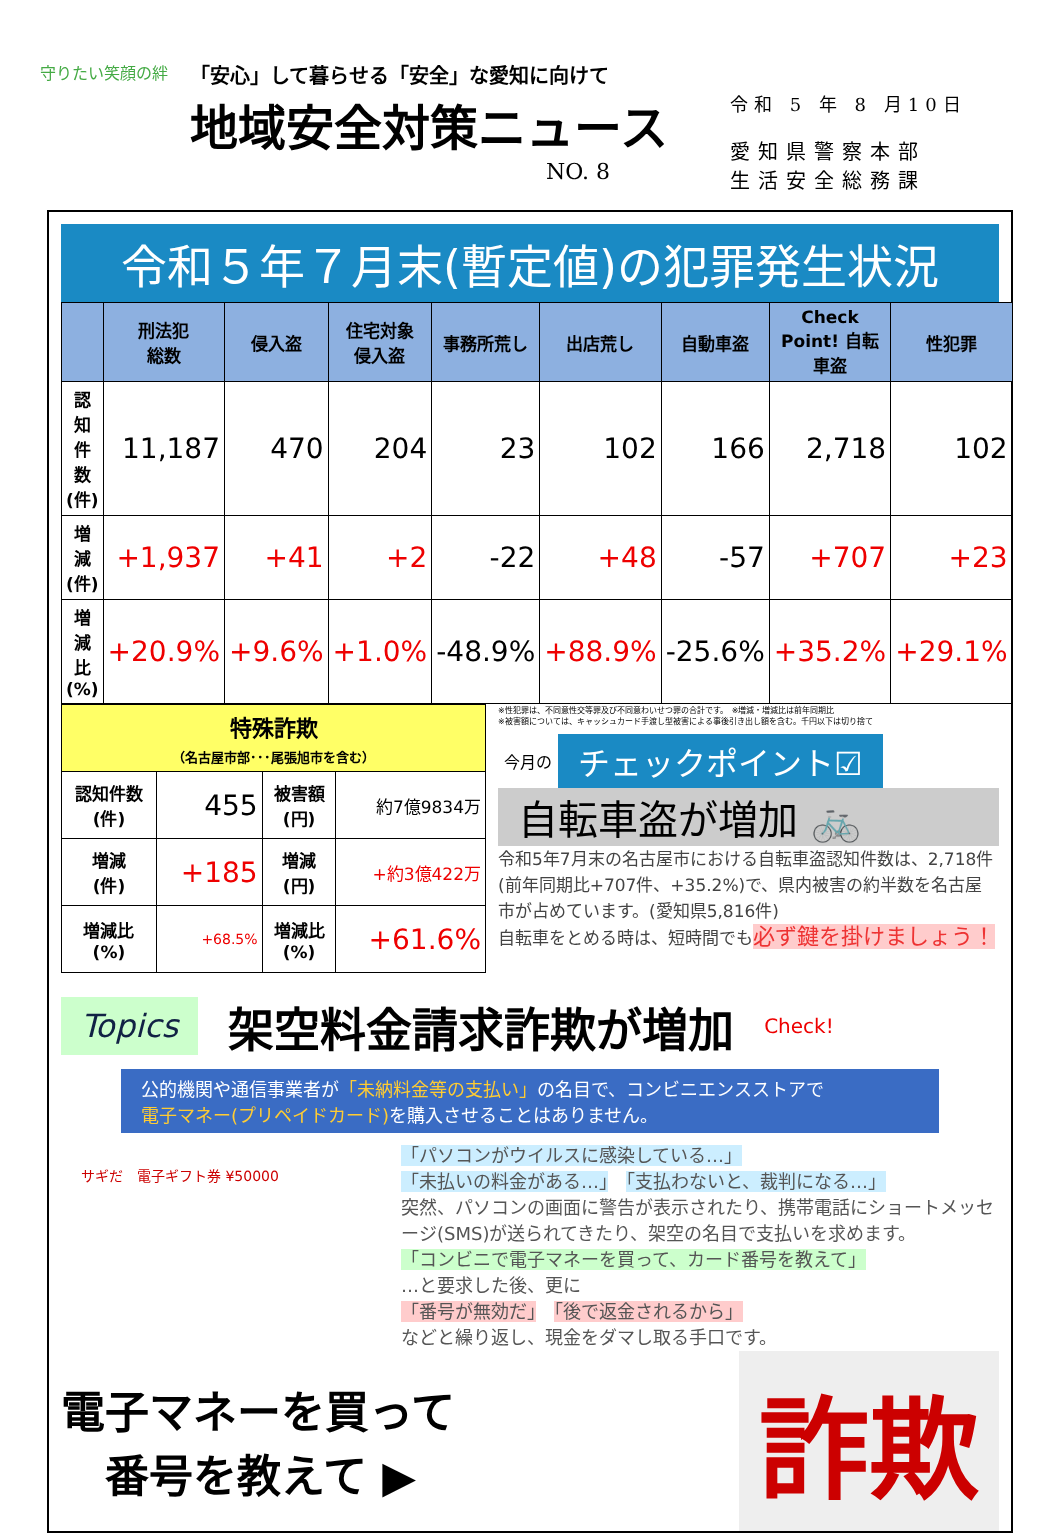守りたい笑顔の絆
「安心」して暮らせる「安全」な愛知に向けて
地域安全対策ニュース
NO. 8
令和 5 年 8 月10日
愛知県警察本部
生活安全総務課
令和５年７月末(暫定値)の犯罪発生状況
| | 刑法犯 総数 | 侵入盗 | 住宅対象 侵入盗 | 事務所荒し | 出店荒し | 自動車盗 | Check Point! 自転車盗 | 性犯罪 |
| --- | --- | --- | --- | --- | --- | --- | --- | --- |
| 認知件数 (件) | 11,187 | 470 | 204 | 23 | 102 | 166 | 2,718 | 102 |
| 増減 (件) | +1,937 | +41 | +2 | -22 | +48 | -57 | +707 | +23 |
| 増減比 (%) | +20.9% | +9.6% | +1.0% | -48.9% | +88.9% | -25.6% | +35.2% | +29.1% |
| 特殊詐欺 （名古屋市部･･･尾張旭市を含む） | | | |
| 認知件数 (件) | 455 | 被害額 (円) | 約7億9834万 |
| 増減 (件) | +185 | 増減 (円) | +約3億422万 |
| 増減比 (%) | +68.5% | 増減比 (%) | +61.6% |
※性犯罪は、不同意性交等罪及び不同意わいせつ罪の合計です。　※増減・増減比は前年同期比
※被害額については、キャッシュカード手渡し型被害による事後引き出し額を含む。千円以下は切り捨て
今月の チェックポイント☑
自転車盗が増加 🚲
令和5年7月末の名古屋市における自転車盗認知件数は、2,718件(前年同期比+707件、+35.2%)で、県内被害の約半数を名古屋市が占めています。(愛知県5,816件)
自転車をとめる時は、短時間でも必ず鍵を掛けましょう！
Topics 架空料金請求詐欺が増加 Check!
公的機関や通信事業者が「未納料金等の支払い」の名目で、コンビニエンスストアで
電子マネー(プリペイドカード) を購入させることはありません。
サギだ　電子ギフト券 ¥50000
「パソコンがウイルスに感染している…」
「未払いの料金がある…」　「支払わないと、裁判になる…」
突然、パソコンの画面に警告が表示されたり、携帯電話にショートメッセージ(SMS)が送られてきたり、架空の名目で支払いを求めます。
「コンビニで電子マネーを買って、カード番号を教えて」
…と要求した後、更に
「番号が無効だ」　「後で返金されるから」
などと繰り返し、現金をダマし取る手口です。
電子マネーを買って
　番号を教えて ▶
詐欺